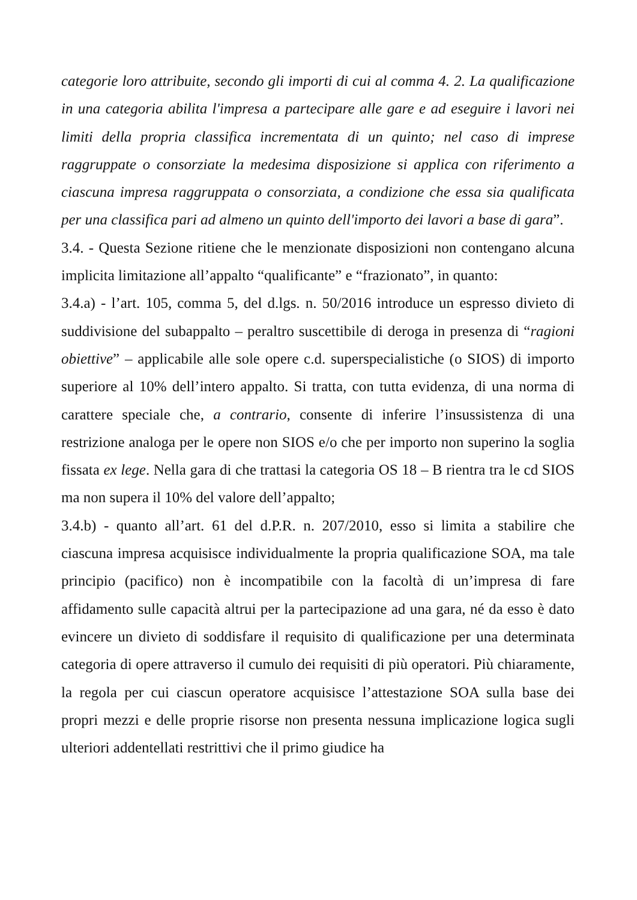categorie loro attribuite, secondo gli importi di cui al comma 4. 2. La qualificazione in una categoria abilita l'impresa a partecipare alle gare e ad eseguire i lavori nei limiti della propria classifica incrementata di un quinto; nel caso di imprese raggruppate o consorziate la medesima disposizione si applica con riferimento a ciascuna impresa raggruppata o consorziata, a condizione che essa sia qualificata per una classifica pari ad almeno un quinto dell'importo dei lavori a base di gara”.
3.4. - Questa Sezione ritiene che le menzionate disposizioni non contengano alcuna implicita limitazione all’appalto “qualificante” e “frazionato”, in quanto:
3.4.a) - l’art. 105, comma 5, del d.lgs. n. 50/2016 introduce un espresso divieto di suddivisione del subappalto – peraltro suscettibile di deroga in presenza di “ragioni obiettive” – applicabile alle sole opere c.d. superspecialistiche (o SIOS) di importo superiore al 10% dell’intero appalto. Si tratta, con tutta evidenza, di una norma di carattere speciale che, a contrario, consente di inferire l’insussistenza di una restrizione analoga per le opere non SIOS e/o che per importo non superino la soglia fissata ex lege. Nella gara di che trattasi la categoria OS 18 – B rientra tra le cd SIOS ma non supera il 10% del valore dell’appalto;
3.4.b) - quanto all’art. 61 del d.P.R. n. 207/2010, esso si limita a stabilire che ciascuna impresa acquisisce individualmente la propria qualificazione SOA, ma tale principio (pacifico) non è incompatibile con la facoltà di un’impresa di fare affidamento sulle capacità altrui per la partecipazione ad una gara, né da esso è dato evincere un divieto di soddisfare il requisito di qualificazione per una determinata categoria di opere attraverso il cumulo dei requisiti di più operatori. Più chiaramente, la regola per cui ciascun operatore acquisisce l’attestazione SOA sulla base dei propri mezzi e delle proprie risorse non presenta nessuna implicazione logica sugli ulteriori addentellati restrittivi che il primo giudice ha